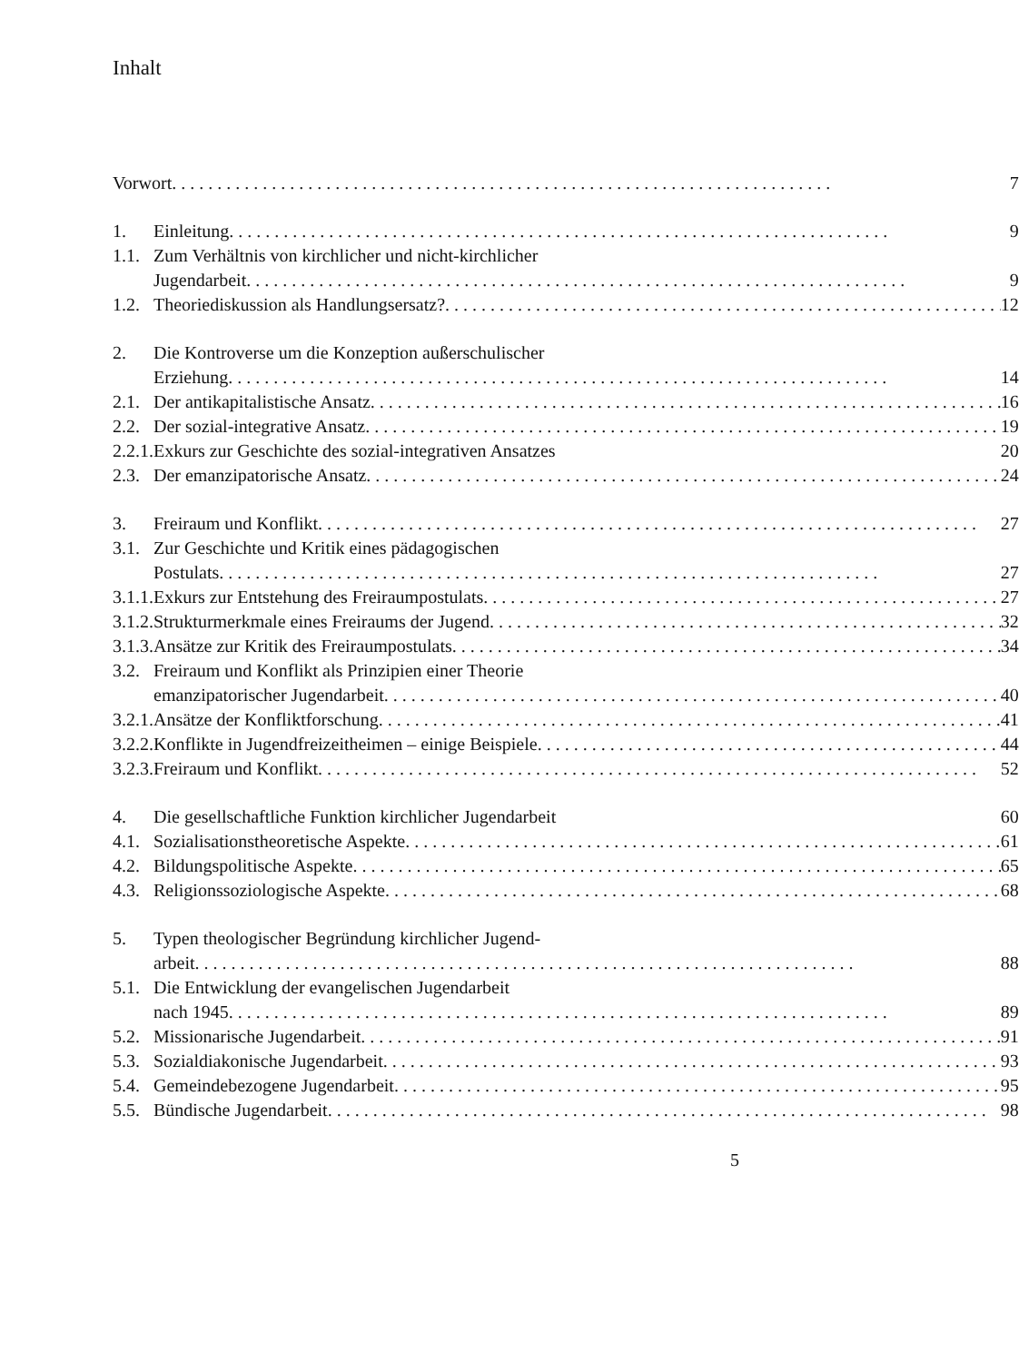Inhalt
| Vorwort | | 7 |
| 1. | Einleitung | 9 |
| 1.1. | Zum Verhältnis von kirchlicher und nicht-kirchlicher Jugendarbeit | 9 |
| 1.2. | Theoriediskussion als Handlungsersatz? | 12 |
| 2. | Die Kontroverse um die Konzeption außerschulischer Erziehung | 14 |
| 2.1. | Der antikapitalistische Ansatz | 16 |
| 2.2. | Der sozial-integrative Ansatz | 19 |
| 2.2.1. | Exkurs zur Geschichte des sozial-integrativen Ansatzes | 20 |
| 2.3. | Der emanzipatorische Ansatz | 24 |
| 3. | Freiraum und Konflikt | 27 |
| 3.1. | Zur Geschichte und Kritik eines pädagogischen Postulats | 27 |
| 3.1.1. | Exkurs zur Entstehung des Freiraumpostulats | 27 |
| 3.1.2. | Strukturmerkmale eines Freiraums der Jugend | 32 |
| 3.1.3. | Ansätze zur Kritik des Freiraumpostulats | 34 |
| 3.2. | Freiraum und Konflikt als Prinzipien einer Theorie emanzipatorischer Jugendarbeit | 40 |
| 3.2.1. | Ansätze der Konfliktforschung | 41 |
| 3.2.2. | Konflikte in Jugendfreizeitheimen – einige Beispiele | 44 |
| 3.2.3. | Freiraum und Konflikt | 52 |
| 4. | Die gesellschaftliche Funktion kirchlicher Jugendarbeit | 60 |
| 4.1. | Sozialisationstheoretische Aspekte | 61 |
| 4.2. | Bildungspolitische Aspekte | 65 |
| 4.3. | Religionssoziologische Aspekte | 68 |
| 5. | Typen theologischer Begründung kirchlicher Jugend- arbeit | 88 |
| 5.1. | Die Entwicklung der evangelischen Jugendarbeit nach 1945 | 89 |
| 5.2. | Missionarische Jugendarbeit | 91 |
| 5.3. | Sozialdiakonische Jugendarbeit | 93 |
| 5.4. | Gemeindebezogene Jugendarbeit | 95 |
| 5.5. | Bündische Jugendarbeit | 98 |
5